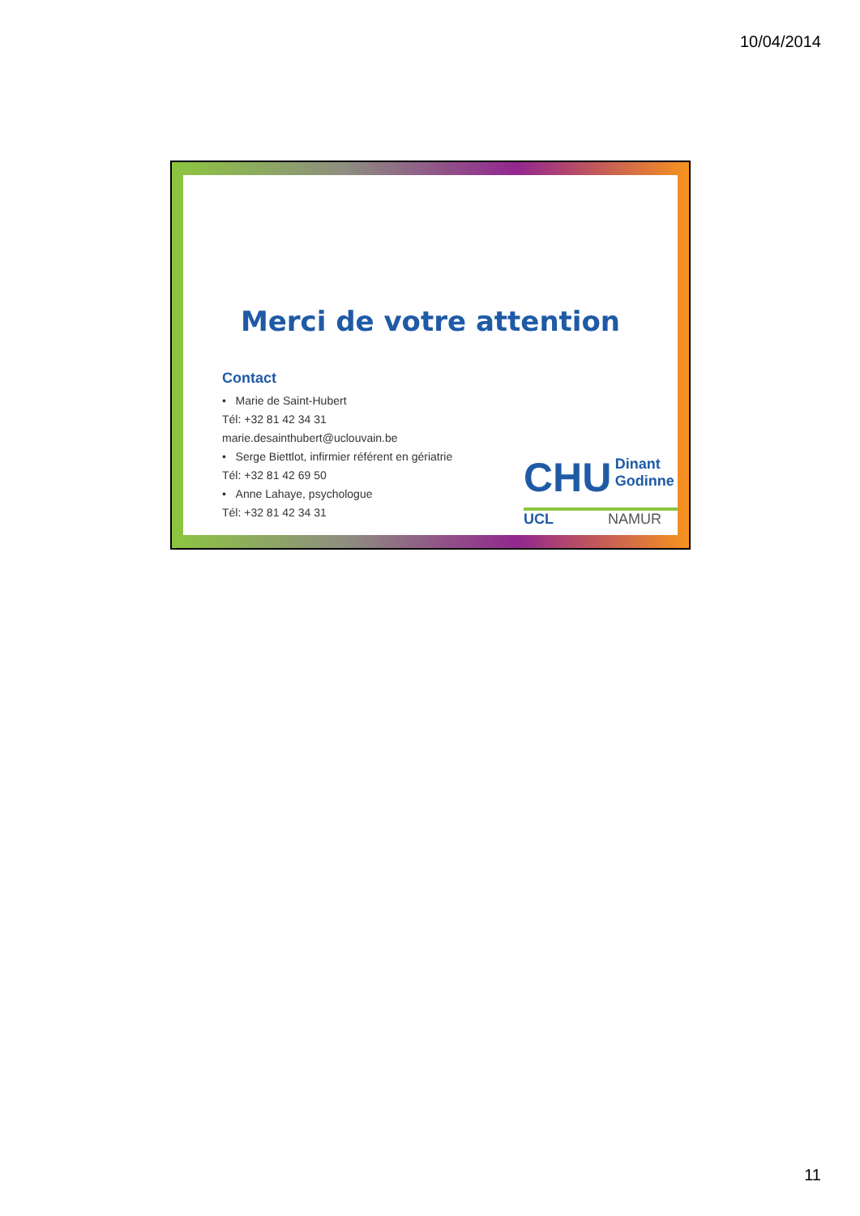10/04/2014
Merci de votre attention
Contact
• Marie de Saint-Hubert
Tél: +32 81 42 34 31
marie.desainthubert@uclouvain.be
• Serge Biettlot, infirmier référent en gériatrie
Tél: +32 81 42 69 50
• Anne Lahaye, psychologue
Tél: +32 81 42 34 31
CHU Dinant
Godinne
UCL NAMUR
11